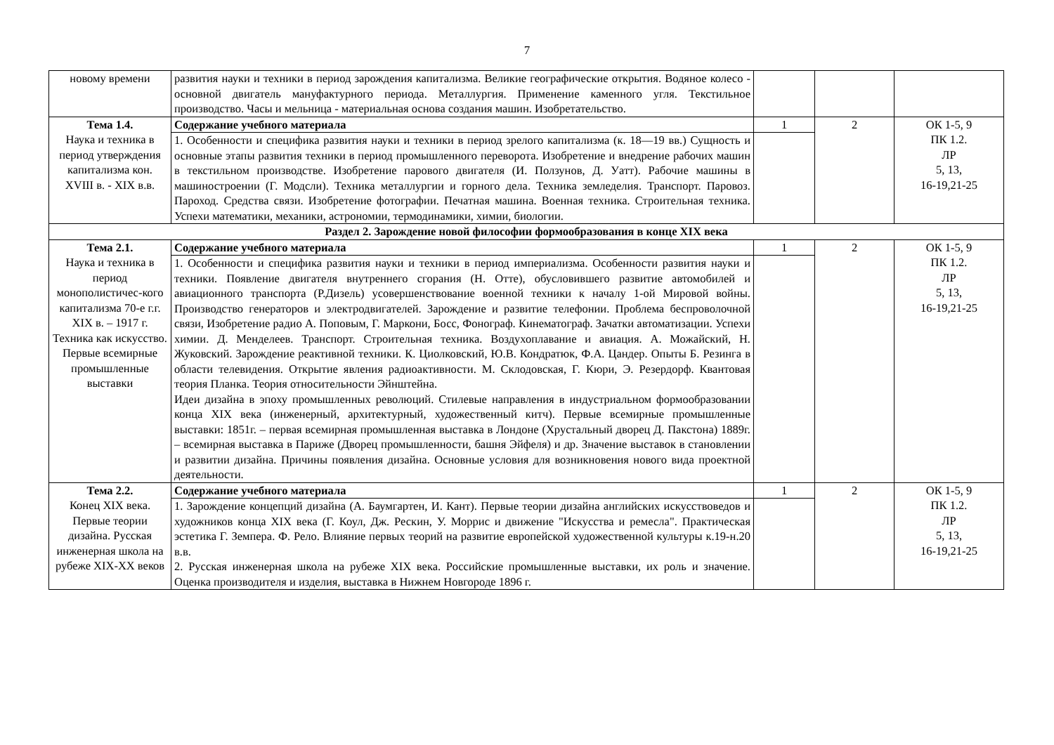7
| новому времени | развития науки и техники в период зарождения капитализма. Великие географические открытия. Водяное колесо - основной двигатель мануфактурного периода. Металлургия. Применение каменного угля. Текстильное производство. Часы и мельница - материальная основа создания машин. Изобретательство. | | | |
| Тема 1.4. Наука и техника в период утверждения капитализма кон. XVIII в. - XIX в.в. | Содержание учебного материала | 1 | 2 | ОК 1-5, 9 ПК 1.2. ЛР 5, 13, 16-19,21-25 |
| | 1. Особенности и специфика развития науки и техники в период зрелого капитализма (к. 18—19 вв.) Сущность и основные этапы развития техники в период промышленного переворота. Изобретение и внедрение рабочих машин в текстильном производстве. Изобретение парового двигателя (И. Ползунов, Д. Уатт). Рабочие машины в машиностроении (Г. Модсли). Техника металлургии и горного дела. Техника земледелия. Транспорт. Паровоз. Пароход. Средства связи. Изобретение фотографии. Печатная машина. Военная техника. Строительная техника. Успехи математики, механики, астрономии, термодинамики, химии, биологии. | | | |
| Раздел 2. Зарождение новой философии формообразования в конце XIX века | | | | |
| Тема 2.1. Наука и техника в период монополистичес-кого капитализма 70-е г.г. XIX в. – 1917 г. Техника как искусство. Первые всемирные промышленные выставки | Содержание учебного материала | 1 | 2 | ОК 1-5, 9 ПК 1.2. ЛР 5, 13, 16-19,21-25 |
| | 1. Особенности и специфика развития науки и техники в период империализма. Особенности развития науки и техники. Появление двигателя внутреннего сгорания (Н. Отте), обусловившего развитие автомобилей и авиационного транспорта (Р.Дизель) усовершенствование военной техники к началу 1-ой Мировой войны. Производство генераторов и электродвигателей. Зарождение и развитие телефонии. Проблема беспроволочной связи, Изобретение радио А. Поповым, Г. Маркони, Босс, Фонограф. Кинематограф. Зачатки автоматизации. Успехи химии. Д. Менделеев. Транспорт. Строительная техника. Воздухоплавание и авиация. А. Можайский, Н. Жуковский. Зарождение реактивной техники. К. Циолковский, Ю.В. Кондратюк, Ф.А. Цандер. Опыты Б. Резинга в области телевидения. Открытие явления радиоактивности. М. Склодовская, Г. Кюри, Э. Резердорф. Квантовая теория Планка. Теория относительности Эйнштейна. Идеи дизайна в эпоху промышленных революций. Стилевые направления в индустриальном формообразовании конца XIX века (инженерный, архитектурный, художественный китч). Первые всемирные промышленные выставки: 1851г. – первая всемирная промышленная выставка в Лондоне (Хрустальный дворец Д. Пакстона) 1889г. – всемирная выставка в Париже (Дворец промышленности, башня Эйфеля) и др. Значение выставок в становлении и развитии дизайна. Причины появления дизайна. Основные условия для возникновения нового вида проектной деятельности. | | | |
| Тема 2.2. Конец XIX века. Первые теории дизайна. Русская инженерная школа на рубеже XIX-XX веков | Содержание учебного материала | 1 | 2 | ОК 1-5, 9 ПК 1.2. ЛР 5, 13, 16-19,21-25 |
| | 1. Зарождение концепций дизайна (А. Баумгартен, И. Кант). Первые теории дизайна английских искусствоведов и художников конца XIX века (Г. Коул, Дж. Рескин, У. Моррис и движение "Искусства и ремесла". Практическая эстетика Г. Земпера. Ф. Рело. Влияние первых теорий на развитие европейской художественной культуры к.19-н.20 в.в. 2. Русская инженерная школа на рубеже XIX века. Российские промышленные выставки, их роль и значение. Оценка производителя и изделия, выставка в Нижнем Новгороде 1896 г. | | | |